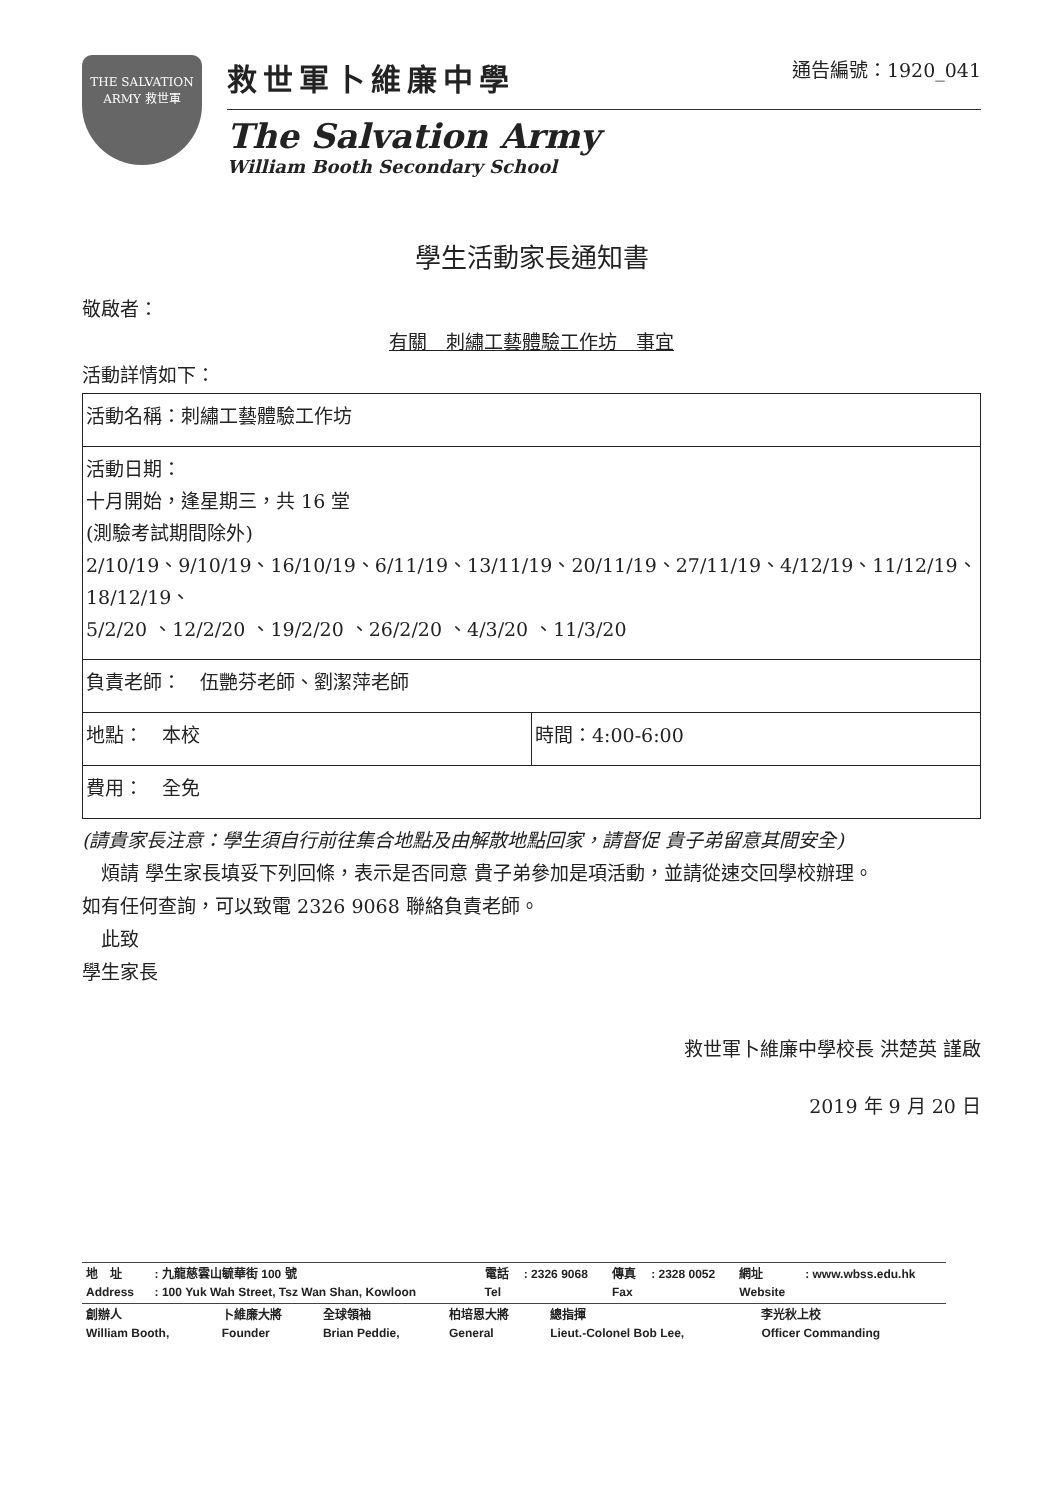THE SALVATION ARMY 救世軍
救世軍卜維廉中學 通告編號：1920_041
The Salvation Army
William Booth Secondary School
學生活動家長通知書
敬啟者：
有關　刺繡工藝體驗工作坊　事宜
活動詳情如下：
| 活動名稱：刺繡工藝體驗工作坊 | |
| 活動日期： 十月開始，逢星期三，共 16 堂 (測驗考試期間除外) 2/10/19、9/10/19、16/10/19、6/11/19、13/11/19、20/11/19、27/11/19、4/12/19、11/12/19、18/12/19、 5/2/20 、12/2/20 、19/2/20 、26/2/20 、4/3/20 、11/3/20 | |
| 負責老師： 伍艷芬老師、劉潔萍老師 | |
| 地點： 本校 | 時間：4:00-6:00 |
| 費用： 全免 | |
(請貴家長注意：學生須自行前往集合地點及由解散地點回家，請督促 貴子弟留意其間安全)
　煩請 學生家長填妥下列回條，表示是否同意 貴子弟參加是項活動，並請從速交回學校辦理。
如有任何查詢，可以致電 2326 9068 聯絡負責老師。
　此致
學生家長
救世軍卜維廉中學校長 洪楚英 謹啟
2019 年 9 月 20 日
| 地 址 Address | : 九龍慈雲山毓華街 100 號 : 100 Yuk Wah Street, Tsz Wan Shan, Kowloon | 電話 Tel | : 2326 9068 | 傳真 Fax | : 2328 0052 | 網址 Website | : www.wbss.edu.hk |
| 創辦人 William Booth, | 卜維廉大將 Founder | 全球領袖 Brian Peddie, | 柏培恩大將 General | 總指揮 Lieut.-Colonel Bob Lee, | 李光秋上校 Officer Commanding |